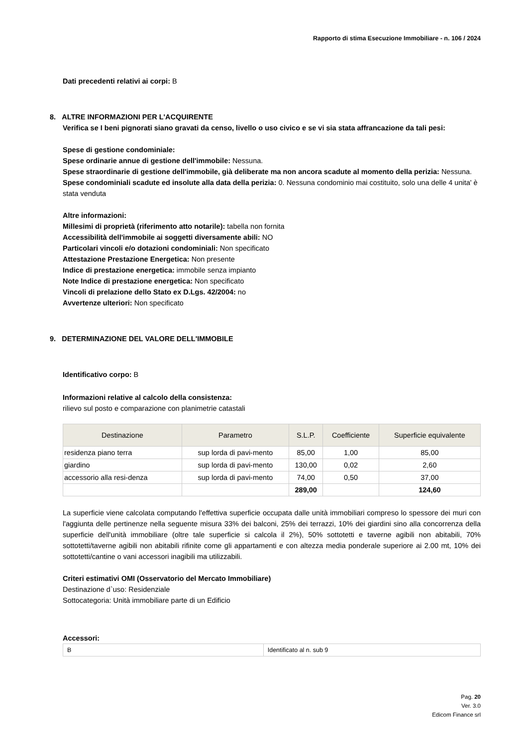Rapporto di stima Esecuzione Immobiliare - n. 106 / 2024
Dati precedenti relativi ai corpi: B
8. ALTRE INFORMAZIONI PER L'ACQUIRENTE
Verifica se I beni pignorati siano gravati da censo, livello o uso civico e se vi sia stata affrancazione da tali pesi:
Spese di gestione condominiale:
Spese ordinarie annue di gestione dell'immobile: Nessuna.
Spese straordinarie di gestione dell'immobile, già deliberate ma non ancora scadute al momento della perizia: Nessuna.
Spese condominiali scadute ed insolute alla data della perizia: 0. Nessuna condominio mai costituito, solo una delle 4 unita' è stata venduta
Altre informazioni:
Millesimi di proprietà (riferimento atto notarile): tabella non fornita
Accessibilità dell'immobile ai soggetti diversamente abili: NO
Particolari vincoli e/o dotazioni condominiali: Non specificato
Attestazione Prestazione Energetica: Non presente
Indice di prestazione energetica: immobile senza impianto
Note Indice di prestazione energetica: Non specificato
Vincoli di prelazione dello Stato ex D.Lgs. 42/2004: no
Avvertenze ulteriori: Non specificato
9. DETERMINAZIONE DEL VALORE DELL'IMMOBILE
Identificativo corpo: B
Informazioni relative al calcolo della consistenza:
rilievo sul posto e comparazione con planimetrie catastali
| Destinazione | Parametro | S.L.P. | Coefficiente | Superficie equivalente |
| --- | --- | --- | --- | --- |
| residenza piano terra | sup lorda di pavi-mento | 85,00 | 1,00 | 85,00 |
| giardino | sup lorda di pavi-mento | 130,00 | 0,02 | 2,60 |
| accessorio alla resi-denza | sup lorda di pavi-mento | 74,00 | 0,50 | 37,00 |
| | | 289,00 | | 124,60 |
La superficie viene calcolata computando l'effettiva superficie occupata dalle unità immobiliari compreso lo spessore dei muri con l'aggiunta delle pertinenze nella seguente misura 33% dei balconi, 25% dei terrazzi, 10% dei giardini sino alla concorrenza della superficie dell'unità immobiliare (oltre tale superficie si calcola il 2%), 50% sottotetti e taverne agibili non abitabili, 70% sottotetti/taverne agibili non abitabili rifinite come gli appartamenti e con altezza media ponderale superiore ai 2.00 mt, 10% dei sottotetti/cantine o vani accessori inagibili ma utilizzabili.
Criteri estimativi OMI (Osservatorio del Mercato Immobiliare)
Destinazione d`uso: Residenziale
Sottocategoria: Unità immobiliare parte di un Edificio
Accessori:
| B | Identificato al n. sub 9 |
Pag. 20
Ver. 3.0
Edicom Finance srl